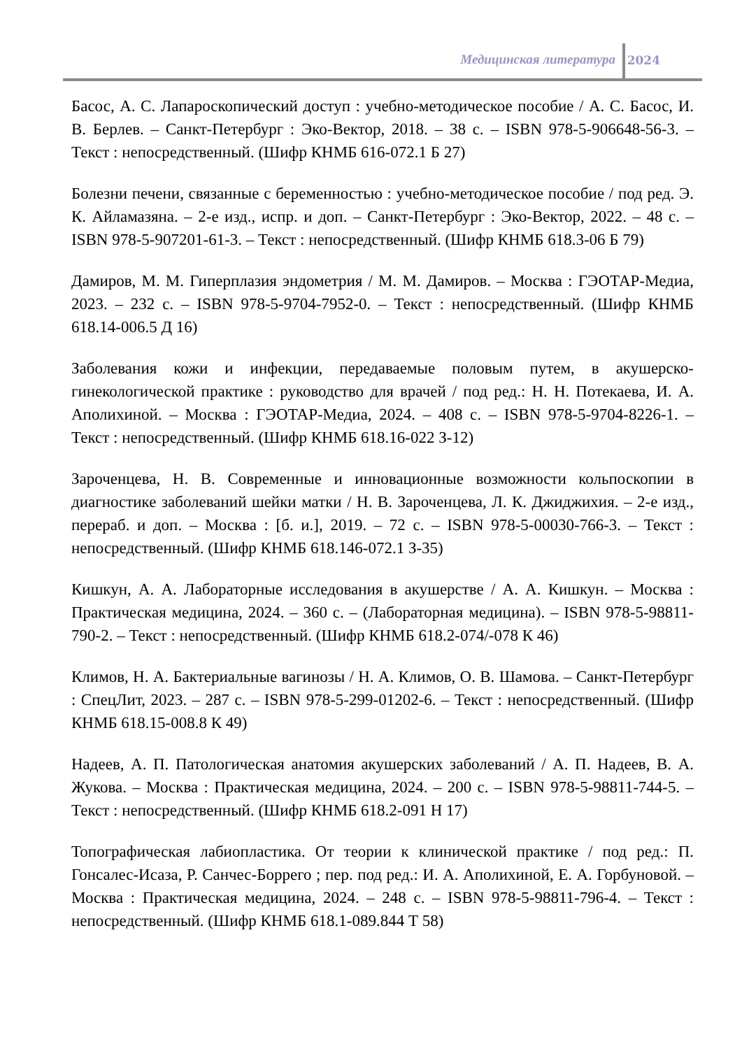Медицинская литература 2024
Басос, А. С. Лапароскопический доступ : учебно-методическое пособие / А. С. Басос, И. В. Берлев. – Санкт-Петербург : Эко-Вектор, 2018. – 38 с. – ISBN 978-5-906648-56-3. – Текст : непосредственный. (Шифр КНМБ 616-072.1 Б 27)
Болезни печени, связанные с беременностью : учебно-методическое пособие / под ред. Э. К. Айламазяна. – 2-е изд., испр. и доп. – Санкт-Петербург : Эко-Вектор, 2022. – 48 с. – ISBN 978-5-907201-61-3. – Текст : непосредственный. (Шифр КНМБ 618.3-06 Б 79)
Дамиров, М. М. Гиперплазия эндометрия / М. М. Дамиров. – Москва : ГЭОТАР-Медиа, 2023. – 232 с. – ISBN 978-5-9704-7952-0. – Текст : непосредственный. (Шифр КНМБ 618.14-006.5 Д 16)
Заболевания кожи и инфекции, передаваемые половым путем, в акушерско-гинекологической практике : руководство для врачей / под ред.: Н. Н. Потекаева, И. А. Аполихиной. – Москва : ГЭОТАР-Медиа, 2024. – 408 с. – ISBN 978-5-9704-8226-1. – Текст : непосредственный. (Шифр КНМБ 618.16-022 З-12)
Зароченцева, Н. В. Современные и инновационные возможности кольпоскопии в диагностике заболеваний шейки матки / Н. В. Зароченцева, Л. К. Джиджихия. – 2-е изд., перераб. и доп. – Москва : [б. и.], 2019. – 72 с. – ISBN 978-5-00030-766-3. – Текст : непосредственный. (Шифр КНМБ 618.146-072.1 З-35)
Кишкун, А. А. Лабораторные исследования в акушерстве / А. А. Кишкун. – Москва : Практическая медицина, 2024. – 360 с. – (Лабораторная медицина). – ISBN 978-5-98811-790-2. – Текст : непосредственный. (Шифр КНМБ 618.2-074/-078 К 46)
Климов, Н. А. Бактериальные вагинозы / Н. А. Климов, О. В. Шамова. – Санкт-Петербург : СпецЛит, 2023. – 287 с. – ISBN 978-5-299-01202-6. – Текст : непосредственный. (Шифр КНМБ 618.15-008.8 К 49)
Надеев, А. П. Патологическая анатомия акушерских заболеваний / А. П. Надеев, В. А. Жукова. – Москва : Практическая медицина, 2024. – 200 с. – ISBN 978-5-98811-744-5. – Текст : непосредственный. (Шифр КНМБ 618.2-091 Н 17)
Топографическая лабиопластика. От теории к клинической практике / под ред.: П. Гонсалес-Исаза, Р. Санчес-Боррего ; пер. под ред.: И. А. Аполихиной, Е. А. Горбуновой. – Москва : Практическая медицина, 2024. – 248 с. – ISBN 978-5-98811-796-4. – Текст : непосредственный. (Шифр КНМБ 618.1-089.844 Т 58)